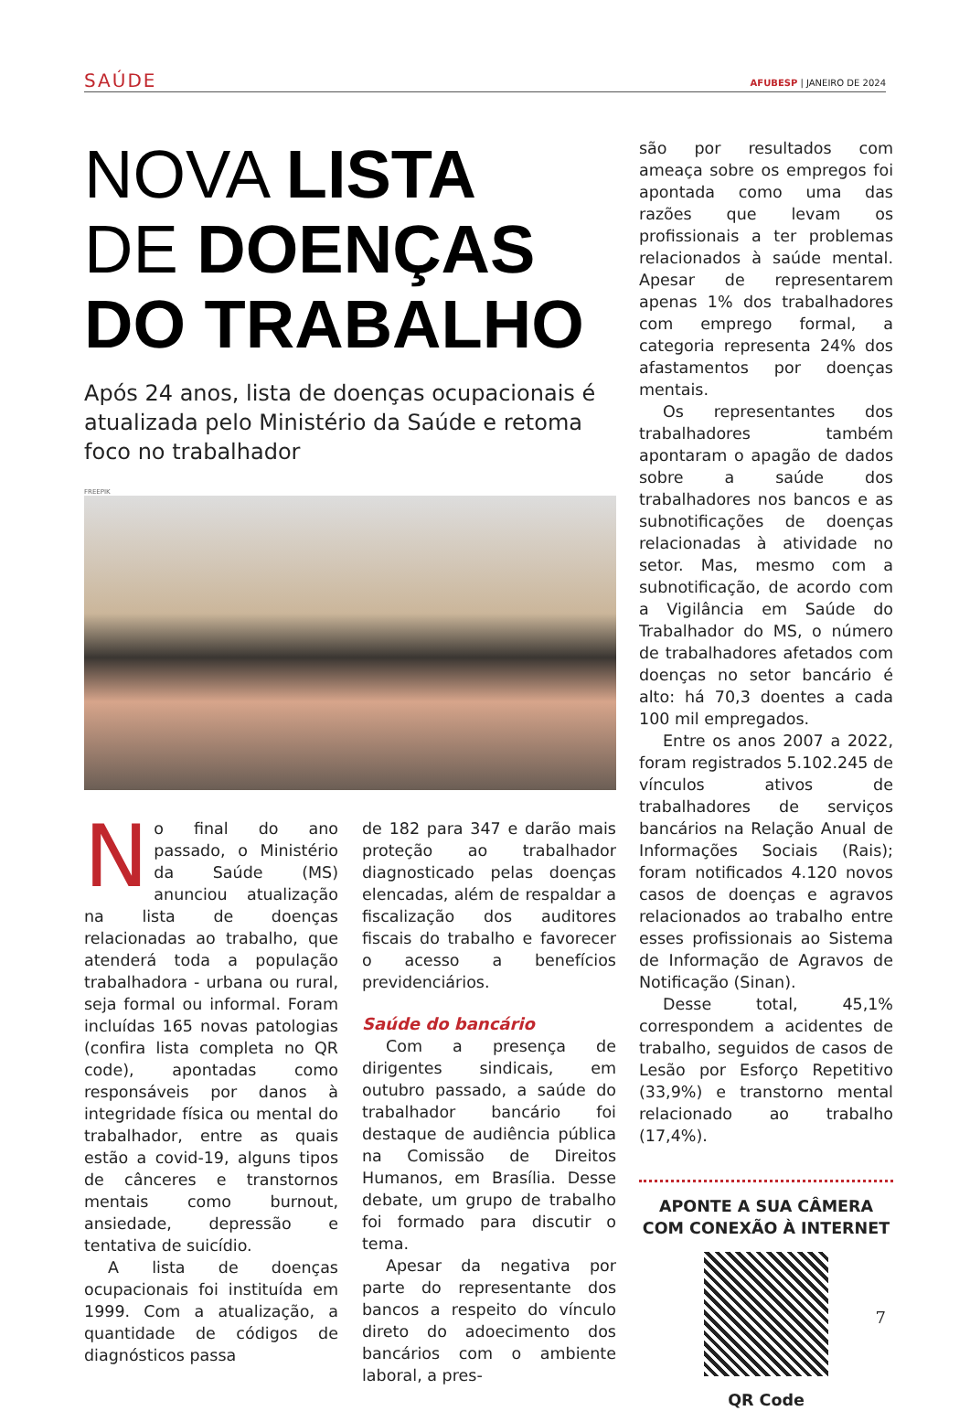SAÚDE AFUBESP | JANEIRO DE 2024
NOVA LISTA
DE DOENÇAS
DO TRABALHO
Após 24 anos, lista de doenças ocupacionais é atualizada pelo Ministério da Saúde e retoma foco no trabalhador
FREEPIK
No final do ano passado, o Ministério da Saúde (MS) anunciou atualização na lista de doenças relacionadas ao trabalho, que atenderá toda a população trabalhadora - urbana ou rural, seja formal ou informal. Foram incluídas 165 novas patologias (confira lista completa no QR code), apontadas como responsáveis por danos à integridade física ou mental do trabalhador, entre as quais estão a covid-19, alguns tipos de cânceres e transtornos mentais como burnout, ansiedade, depressão e tentativa de suicídio.
A lista de doenças ocupacionais foi instituída em 1999. Com a atualização, a quantidade de códigos de diagnósticos passa
de 182 para 347 e darão mais proteção ao trabalhador diagnosticado pelas doenças elencadas, além de respaldar a fiscalização dos auditores fiscais do trabalho e favorecer o acesso a benefícios previdenciários.
Saúde do bancário
Com a presença de dirigentes sindicais, em outubro passado, a saúde do trabalhador bancário foi destaque de audiência pública na Comissão de Direitos Humanos, em Brasília. Desse debate, um grupo de trabalho foi formado para discutir o tema.
Apesar da negativa por parte do representante dos bancos a respeito do vínculo direto do adoecimento dos bancários com o ambiente laboral, a pres-
são por resultados com ameaça sobre os empregos foi apontada como uma das razões que levam os profissionais a ter problemas relacionados à saúde mental. Apesar de representarem apenas 1% dos trabalhadores com emprego formal, a categoria representa 24% dos afastamentos por doenças mentais.
Os representantes dos trabalhadores também apontaram o apagão de dados sobre a saúde dos trabalhadores nos bancos e as subnotificações de doenças relacionadas à atividade no setor. Mas, mesmo com a subnotificação, de acordo com a Vigilância em Saúde do Trabalhador do MS, o número de trabalhadores afetados com doenças no setor bancário é alto: há 70,3 doentes a cada 100 mil empregados.
Entre os anos 2007 a 2022, foram registrados 5.102.245 de vínculos ativos de trabalhadores de serviços bancários na Relação Anual de Informações Sociais (Rais); foram notificados 4.120 novos casos de doenças e agravos relacionados ao trabalho entre esses profissionais ao Sistema de Informação de Agravos de Notificação (Sinan).
Desse total, 45,1% correspondem a acidentes de trabalho, seguidos de casos de Lesão por Esforço Repetitivo (33,9%) e transtorno mental relacionado ao trabalho (17,4%).
APONTE A SUA CÂMERA
COM CONEXÃO À INTERNET
QR Code
7